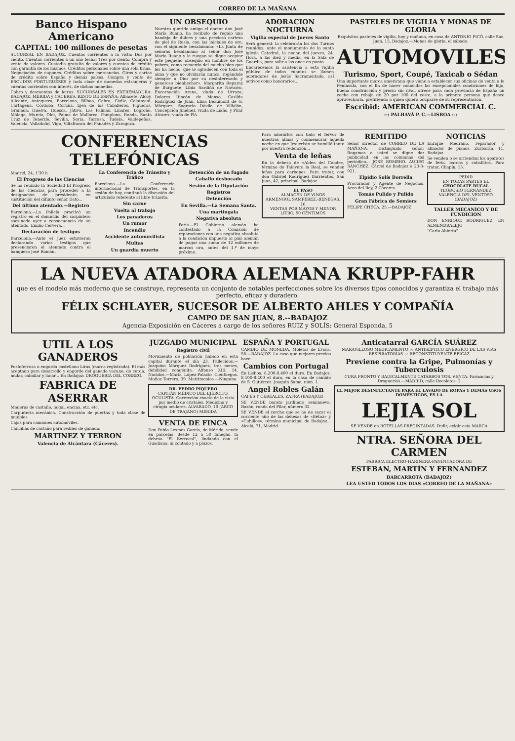CORREO DE LA MAÑANA
Banco Hispano Americano
CAPITAL: 100 millones de pesetas
SUCURSAL EN BADAJOZ. Cuentas corrientes a la vista: Dos por ciento. Cuentas corrientes a un año fecha: Tres por ciento. Compra y venta de valores. Custodia gratuita de valores y cuentas de crédito con garantía de los mismos. Créditos personales sobre una sola firma. Negociación de cupones. Créditos sobre mercancías. Giros y cartas de crédito sobre España y demás países. Compra y venta de ESCUDOS PORTUGUESES y toda clase de monedas extranjeras y cuentas corrientes con interés, de dichas monedas.
Cobro y descuentos de letras. SUCURSALES EN EXTREMADURA: BADAJOZ, MÉRIDA y CÁCERES. RESTO DE ESPAÑA: Albacete, Alcoy, Alicante, Antequera, Barcelona, Bilbao, Cabra, Cádiz, Calatayud, Cartagena, Córdoba, Coruña, Ejea de los Caballeros, Figueras, Granada, Huelva, Huesca, Játiva, Las Palmas, Linares, Logroño, Málaga, Murcia, Olot, Palma de Mallorca, Pamplona, Ronda, Santa Cruz de Tenerife, Sevilla, Soria, Tarrasa, Tudela, Valdepeñas, Valencia, Valladolid, Vigo, Villafranca del Panadés y Zaragoza.
UN OBSEQUIO
Nuestro querido amigo el doctor don José María Ruano, ha recibido de regalo una bandeja de dulces y una preciosa cartera de piel de Rusia, con las iniciales de oro, con el siguiente besalamano: «La Junta de señoras besalamano al señor don José María Ruano y le ruegan se digne aceptar este pequeño obsequio en nombre de los pobres, como recuerdo del mucho bien que les ha hecho, que le agradecen con toda el alma y que no olvidarán nunca, rogándole siempre a Dios por su desinteresado y generoso bienhechor». Margarita Reparaz de Burguete, Libia Sardiña de Navarro, Encarnación Arana, viuda de Urraza; Dolores Rincón de Manso, Casilda Rodríguez de Juan, Elisa Beaumont de G. Márquez, Sagrario Dávila de Villalón, Concepción Jiménez, viuda de Liaño, y Pilar Alvarez, viuda de Plá.
ADORACION NOCTURNA
Vigilia especial de Jueves Santo
Será general: la celebrarán los dos Turnos reunidos, ante el monumento de la santa iglesia Catedral, la noche del jueves, 24. Hora, a las diez y media, en la Sala de Guardia, para salir a las once en punto.
Encarecemos la asistencia a esta vigilia pública de todos cuantos se llamen adoradores de Jesús Sacramentado, así activos como honorarios...
PASTELES DE VIGILIA Y MONAS DE GLORIA
Exquisitos pasteles de vigilia, hoy y mañana, en casa de ANTONIO PICÓ, calle San Juan, 15, Badajoz.—Monas de gloria, el sábado.
AUTOMOVILES
Turismo, Sport, Coupé, Taxicab o Sédan
Una importante marca americana que viene a establecer sus oficinas de venta a la Península, con el fin de hacer conocidas las excepcionales condiciones de lujo, buena construcción y precio sin rival, ofrece para cada provincia de España un coche con rebaja de 20 por 100 del coste, a la primera persona que desee aprovecharla, prefiriendo a quien quiera ocuparse de su representación.
Escribid: AMERICAN COMMERCIAL C.
:-: PALHAVÁ P. C.—LISBOA :-:
CONFERENCIAS TELEFÓNICAS
Madrid, 24, 1'30 h.
El Progreso de las Ciencias
Se ha reunido la Sociedad El Progreso de las Ciencias para proceder a la designación de presidente, en sustitución del difunto señor Dato...
Del último atentado.—Registro
Barcelona.—La Policía practicó un registro en el domicilio del carpintero asesinado ayer a consecuencia de un atentado, Emilio Cervera...
Declaración de testigos
Barcelona.—Ante el Juez estuvieron declarando varios testigos que presenciaron el atentado contra el banquero José Román.
La Conferencia de Tránsito y Tráfico
Barcelona.—La Conferencia internacional de Transportes, en la sesión de hoy, continuó la discusión del articulado referente al libre tránsito.
Sin carne
Vuelta al trabajo
Los panaderos
Un rumor
Incendio
Accidente automovilista
Multas
Un guardia muerto
Detención de un fugado
Caballo desbocado
Sesión de la Diputación
Registros
Detención
En Sevilla.—La Semana Santa.
Una martingala
Negativa absoluta
París.—El Gobierno alemán ha contestado a la Comisión de reparaciones con una negativa absoluta a la condición impuesta al país alemán de pagar una suma de 12 millones de marcos oro, antes del 1.º de mayo próximo.
Para adorarlos con todo el fervor de nuestras almas y conmemorar aquella noche en que Jesucristo se humilló tanto por nuestra redención...
Venta de leñas
En la dehesa de «Aldea del Conde», término de Talavera la Real, se venden leñas para carbones. Para tratar, con don Gabriel Rodríguez Barrientos, San Juan, 42, principal. Badajoz.
EL PASO
ALMACÉN DE VINOS
ARMENGOL SAMPÉREZ.-BENEGAS, 16
VENTAS POR MAYOR Y MENOR
LITRO, 50 CÉNTIMOS
REMITIDO
Señor director de CORREO DE LA MAÑANA. Distinguido señor: Rogamos a usted se digne dar publicidad en las columnas del periódico... JOSÉ ROMERO. AUREO SÁNCHEZ. Cárcel de Badajoz a 23-3-921.
Elpidio Solís Borrella
Procurador y Agente de Negocios. Arco del Rey, 2 Cáceres
Tomás Pulido y Pulido
Gran Fábrica de Somiers
FELIPE CHECA, 25.—BADAJOZ
NOTICIAS
Enrique Medrano, reparador y afinador de pianos. Zurbarán, 11. Badajoz.
Se venden o se arriendan los aparatos de feria, barcos y caballitos. Para tratar, Chapín, 15.
PEDID
EN TODAS PARTES EL
CHOCOLATE DUCAL
TEODOSIO FERNÁNDEZ
VALENCIA DEL VENTOSO (BADAJOZ)
TALLER MECANICO Y DE FUNDICION
DON ENRIQUE RODRIGUEZ, EN ALMENDRALEJO
"Carlo Abierta"
LA NUEVA ATADORA ALEMANA KRUPP-FAHR
que es el modelo más moderno que se construye, representa un conjunto de notables perfecciones sobre los diversos tipos conocidos y garantiza el trabajo más perfecto, eficaz y duradero.
FÉLIX SCHLAYER, SUCESOR DE ALBERTO AHLES Y COMPAÑÍA
CAMPO DE SAN JUAN, 8.--BADAJOZ
Agencia-Exposición en Cáceres a cargo de los señores RUIZ y SOLÍS: General Esponda, 5
UTIL A LOS GANADEROS
Fosfoferrosa o engorda castellano Liras (marca registrada). El más aceptado para desarrollo y engorde del ganado vacuno, de cerda, mular, caballar y lanar... En Badajoz: DROGUERÍA DEL CORREO.
FABRICA DE ASERRAR
Maderas de castaño, nogal, encina, etc. etc.
Carpintería mecánica. Construcción de puertas y toda clase de muebles.
Cajas para camiones automóviles.
Cancillas de castaño para rediles de ganado.
MARTINEZ Y TERRON
Valencia de Alcántara (Cáceres).
JUZGADO MUNICIPAL
Registro civil
Movimiento de población habido en esta capital durante el día 23. Fallecidos.—Joaquina Márquez Rodríguez, tres meses, debilidad congénita. Alfonso XIII, 14. Nacidos.—María López-Palacio Cienfuegos. Muñoz Torrero, 39. Matrimonios.—Ninguno.
DR. PEDRO PIQUERO
CAPITÁN MÉDICO DEL EJÉRCITO. OCULISTA. Corrección exacta de la vista por medio de cristales. Medicina y cirugía oculares. ALVARADO, 10 (ARCO DE TRAJANO) MERIDA
VENTA DE FINCA
Don Pablo Lesmes García, de Mérida, vende en parcelas, desde 12 a 50 fanegas, la dehesa "El Berrocal", lindando con el Guadiana, al contado y a plazos.
ESPAÑA Y PORTUGAL
CAMBIO DE MONEDA. Moletas de Évora, 58.—BADAJOZ. La casa que mejores precios hace.
Cambios con Portugal
En Lisboa, 8.200-8.400 el duro. En Badajoz, 8.100-8.400 el duro, en la casa de cambio de S. Gutiérrez. Joaquín Sama, núm. 1.
Angel Robles Galán
CAFÉS Y CEREALES. ZAFRA (BADAJOZ)
SE VENDE barato jardinera seminueva. Razón, ronda del Pilar, número 32.
SE VENDE el corcho que se ha de sacar el corriente año de las dehesas de «Bétoz» y «Cubillos», término municipal de Badajoz... Alcalá, 71, Madrid.
Anticatarral GARCÍA SUÁREZ
MARAVILLOSO MEDICAMENTO :-: ANTISÉPTICO ENÉRGICO DE LAS VIAS RESPIRATORIAS :-: RECONSTITUYENTE EFICAZ
Previene contra la Gripe, Pulmonías y Tuberculosis
CURA PRONTO Y RADICALMENTE CATARROS TOS. VENTA: Farmacias y Droguerías.—MADRID, calle Recoletos, 2
EL MEJOR DESINFECTANTE PARA EL LAVADO DE ROPAS Y DEMÁS USOS DOMÉSTICOS, ES LA
LEJIA SOL
SE VENDE en BOTELLAS PRECINTADAS. Pedir, exigir esta MARCA
NTRA. SEÑORA DEL CARMEN
FÁBRICA ELECTRO-HARINERA-PANIFICADORA DE
ESTEBAN, MARTÍN Y FERNANDEZ
BARCARROTA (BADAJOZ)
LEA USTED TODOS LOS DIAS «CORREO DE LA MAÑANA»